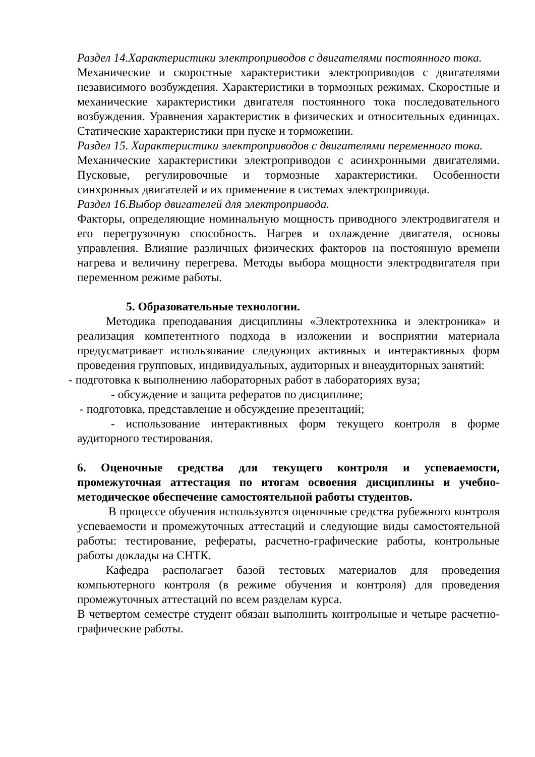Раздел 14.Характеристики электроприводов с двигателями постоянного тока.
Механические и скоростные характеристики электроприводов с двигателями независимого возбуждения. Характеристики в тормозных режимах. Скоростные и механические характеристики двигателя постоянного тока последовательного возбуждения. Уравнения характеристик в физических и относительных единицах. Статические характеристики при пуске и торможении.
Раздел 15. Характеристики электроприводов с двигателями переменного тока.
Механические характеристики электроприводов с асинхронными двигателями. Пусковые, регулировочные и тормозные характеристики. Особенности синхронных двигателей и их применение в системах электропривода.
Раздел 16.Выбор двигателей для электропривода.
Факторы, определяющие номинальную мощность приводного электродвигателя и его перегрузочную способность. Нагрев и охлаждение двигателя, основы управления. Влияние различных физических факторов на постоянную времени нагрева и величину перегрева. Методы выбора мощности электродвигателя при переменном режиме работы.
5. Образовательные технологии.
Методика преподавания дисциплины «Электротехника и электроника» и реализация компетентного подхода в изложении и восприятии материала предусматривает использование следующих активных и интерактивных форм проведения групповых, индивидуальных, аудиторных и внеаудиторных занятий:
- подготовка к выполнению лабораторных работ в лабораториях вуза;
- обсуждение и защита рефератов по дисциплине;
- подготовка, представление и обсуждение презентаций;
- использование интерактивных форм текущего контроля в форме аудиторного тестирования.
6. Оценочные средства для текущего контроля и успеваемости, промежуточная аттестация по итогам освоения дисциплины и учебно-методическое обеспечение самостоятельной работы студентов.
В процессе обучения используются оценочные средства рубежного контроля успеваемости и промежуточных аттестаций и следующие виды самостоятельной работы: тестирование, рефераты, расчетно-графические работы, контрольные работы доклады на СНТК.
Кафедра располагает базой тестовых материалов для проведения компьютерного контроля (в режиме обучения и контроля) для проведения промежуточных аттестаций по всем разделам курса.
В четвертом семестре студент обязан выполнить контрольные и четыре расчетно-графические работы.